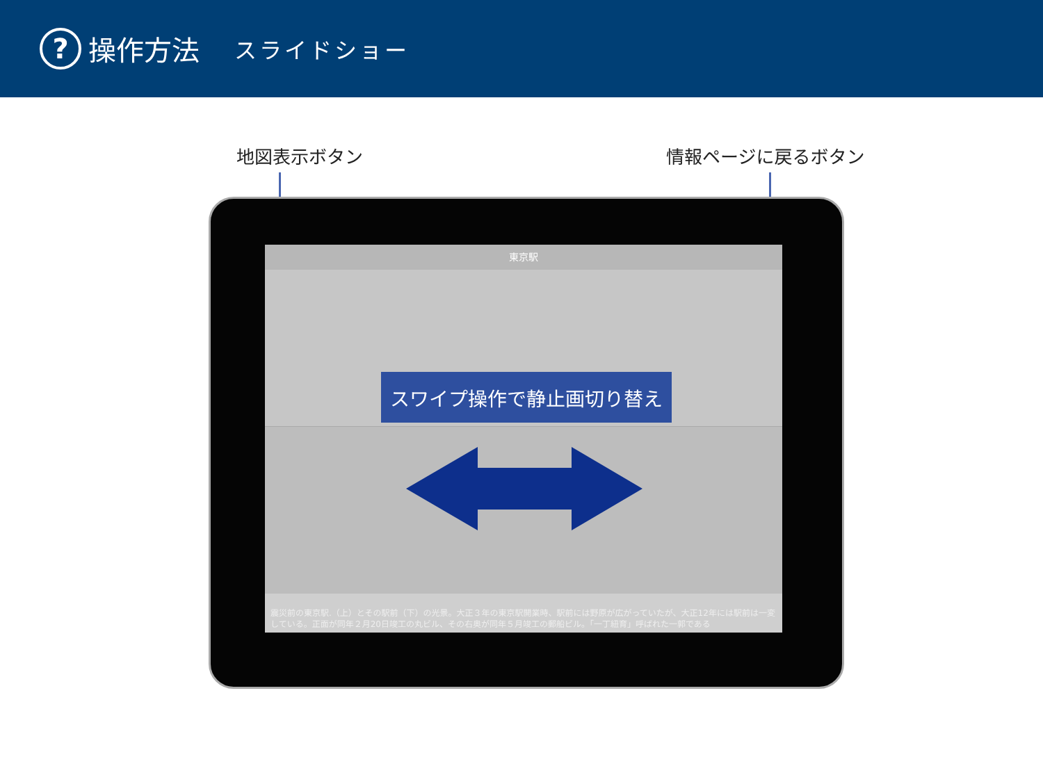?
操作方法 スライドショー
地図表示ボタン 情報ページに戻るボタン
東京駅
震災前の東京駅.（上）とその駅前（下）の光景。大正３年の東京駅開業時、駅前には野原が広がっていたが、大正12年には駅前は一変している。正面が同年２月20日竣工の丸ビル、その右奥が同年５月竣工の郵船ビル。「一丁紐育」呼ばれた一郭である
スワイプ操作で静止画切り替え